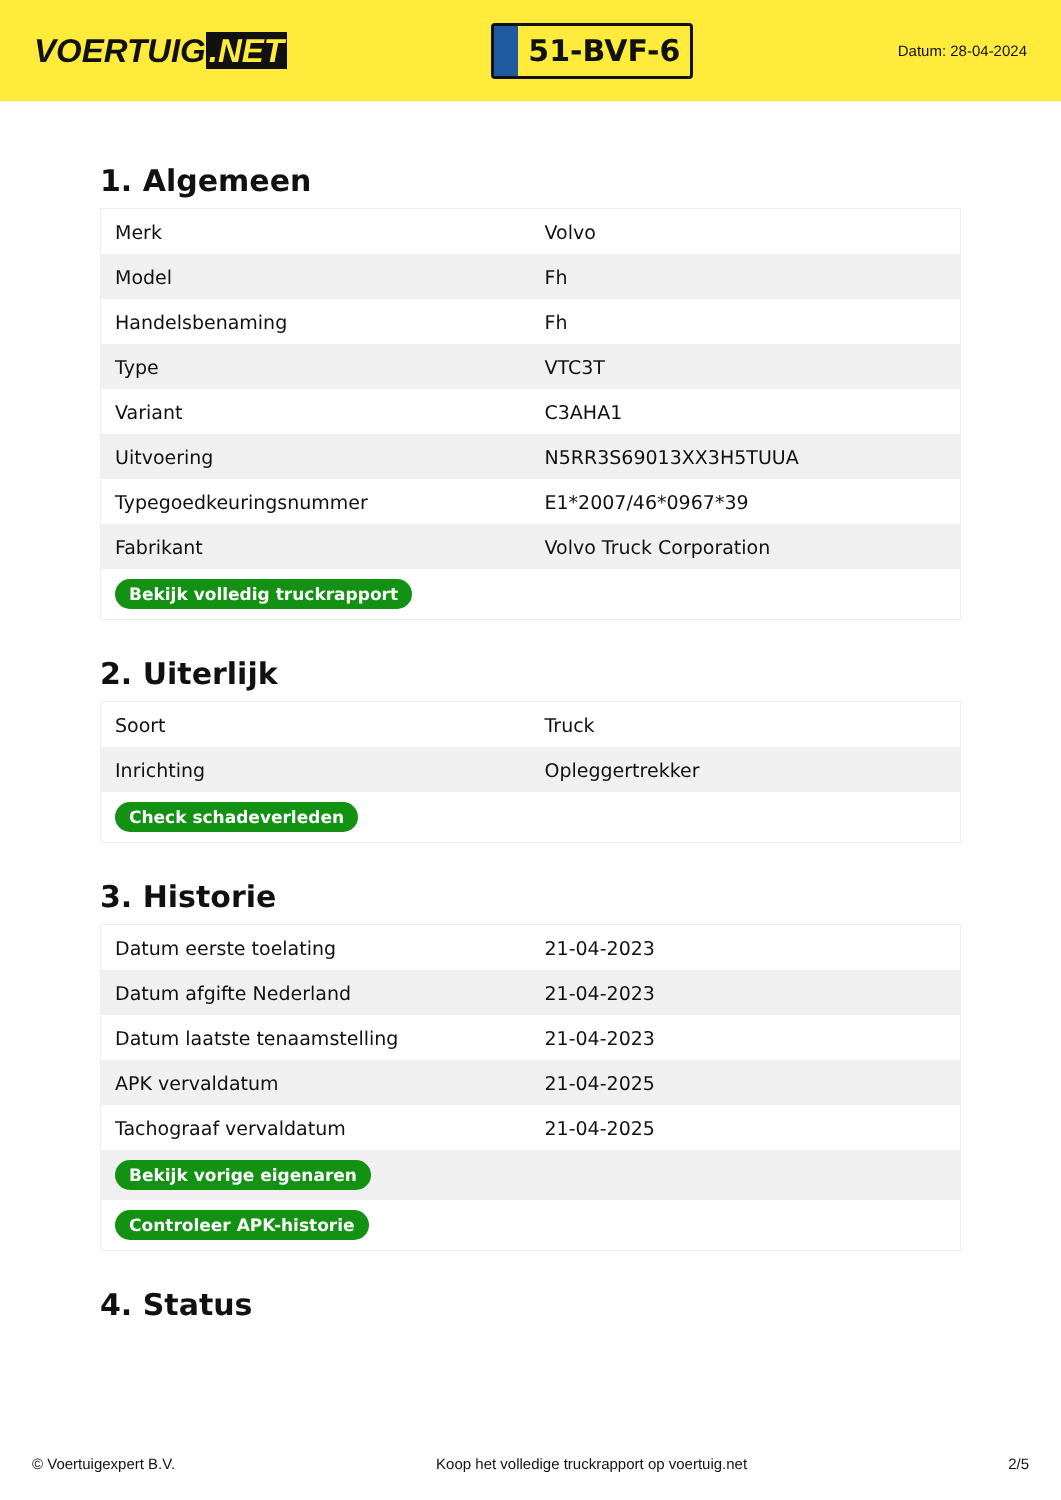VOERTUIG.NET
51-BVF-6
Datum: 28-04-2024
1. Algemeen
| Merk | Volvo |
| Model | Fh |
| Handelsbenaming | Fh |
| Type | VTC3T |
| Variant | C3AHA1 |
| Uitvoering | N5RR3S69013XX3H5TUUA |
| Typegoedkeuringsnummer | E1*2007/46*0967*39 |
| Fabrikant | Volvo Truck Corporation |
| Bekijk volledig truckrapport | |
2. Uiterlijk
| Soort | Truck |
| Inrichting | Opleggertrekker |
| Check schadeverleden | |
3. Historie
| Datum eerste toelating | 21-04-2023 |
| Datum afgifte Nederland | 21-04-2023 |
| Datum laatste tenaamstelling | 21-04-2023 |
| APK vervaldatum | 21-04-2025 |
| Tachograaf vervaldatum | 21-04-2025 |
| Bekijk vorige eigenaren | |
| Controleer APK-historie | |
4. Status
© Voertuigexpert B.V. Koop het volledige truckrapport op voertuig.net 2/5